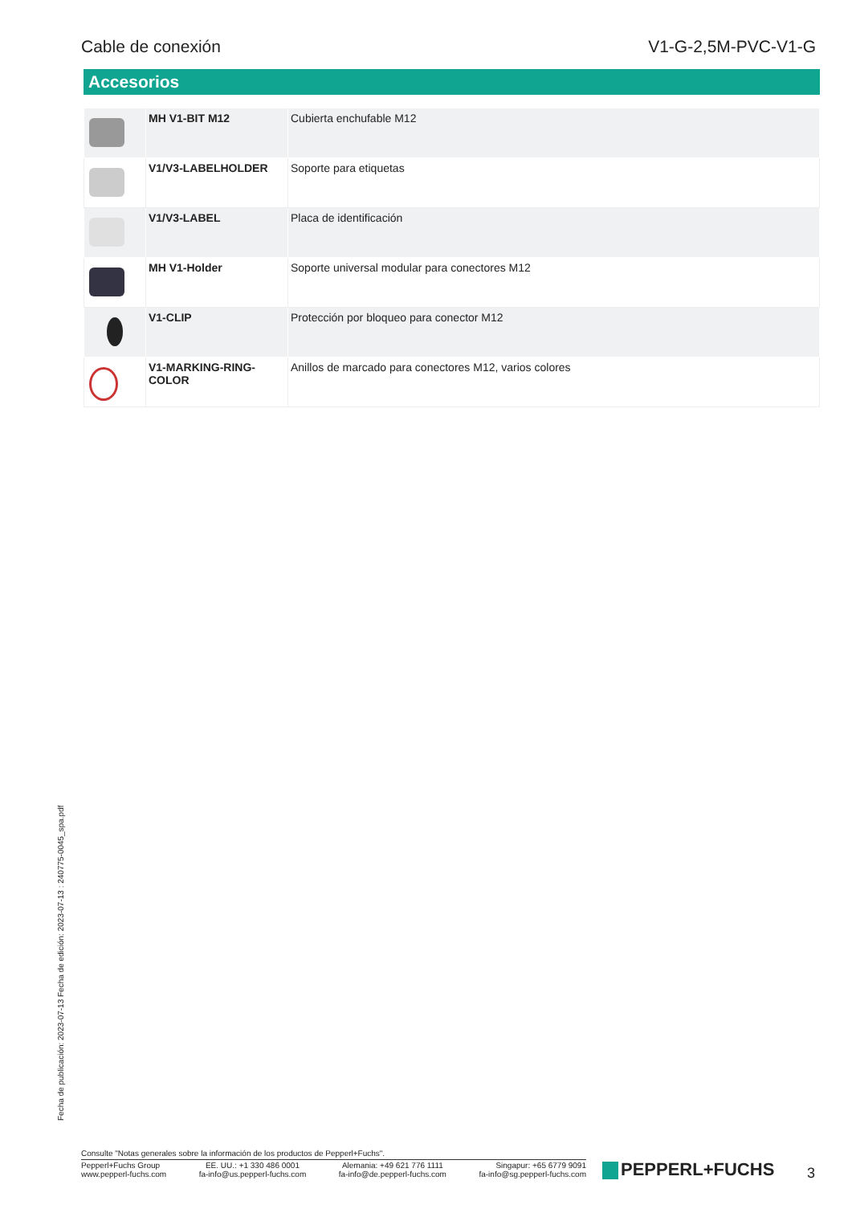Cable de conexión V1-G-2,5M-PVC-V1-G
Accesorios
| | MH V1-BIT M12 | Cubierta enchufable M12 |
| | V1/V3-LABELHOLDER | Soporte para etiquetas |
| | V1/V3-LABEL | Placa de identificación |
| | MH V1-Holder | Soporte universal modular para conectores M12 |
| | V1-CLIP | Protección por bloqueo para conector M12 |
| | V1-MARKING-RING-COLOR | Anillos de marcado para conectores M12, varios colores |
Fecha de publicación: 2023-07-13 Fecha de edición: 2023-07-13 : 240775-0045_spa.pdf
Consulte "Notas generales sobre la información de los productos de Pepperl+Fuchs".
Pepperl+Fuchs Group
www.pepperl-fuchs.com
EE. UU.: +1 330 486 0001
fa-info@us.pepperl-fuchs.com
Alemania: +49 621 776 1111
fa-info@de.pepperl-fuchs.com
Singapur: +65 6779 9091
fa-info@sg.pepperl-fuchs.com
PEPPERL+FUCHS 3